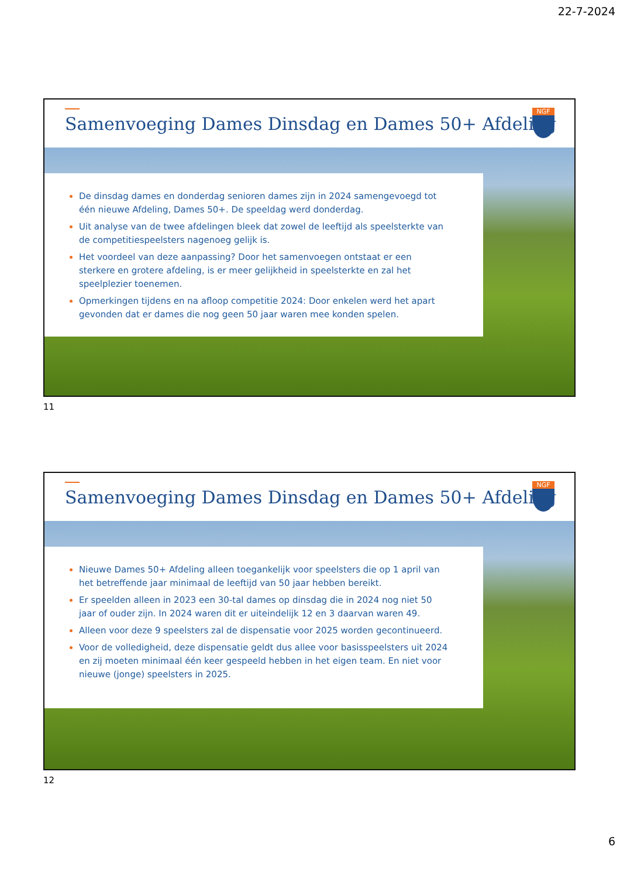22-7-2024
Samenvoeging Dames Dinsdag en Dames 50+ Afdeling
NGF
De dinsdag dames en donderdag senioren dames zijn in 2024 samengevoegd tot één nieuwe Afdeling, Dames 50+. De speeldag werd donderdag.
Uit analyse van de twee afdelingen bleek dat zowel de leeftijd als speelsterkte van de competitiespeelsters nagenoeg gelijk is.
Het voordeel van deze aanpassing? Door het samenvoegen ontstaat er een sterkere en grotere afdeling, is er meer gelijkheid in speelsterkte en zal het speelplezier toenemen.
Opmerkingen tijdens en na afloop competitie 2024: Door enkelen werd het apart gevonden dat er dames die nog geen 50 jaar waren mee konden spelen.
11
Samenvoeging Dames Dinsdag en Dames 50+ Afdeling
NGF
Nieuwe Dames 50+ Afdeling alleen toegankelijk voor speelsters die op 1 april van het betreffende jaar minimaal de leeftijd van 50 jaar hebben bereikt.
Er speelden alleen in 2023 een 30-tal dames op dinsdag die in 2024 nog niet 50 jaar of ouder zijn. In 2024 waren dit er uiteindelijk 12 en 3 daarvan waren 49.
Alleen voor deze 9 speelsters zal de dispensatie voor 2025 worden gecontinueerd.
Voor de volledigheid, deze dispensatie geldt dus allee voor basisspeelsters uit 2024 en zij moeten minimaal één keer gespeeld hebben in het eigen team. En niet voor nieuwe (jonge) speelsters in 2025.
12
6